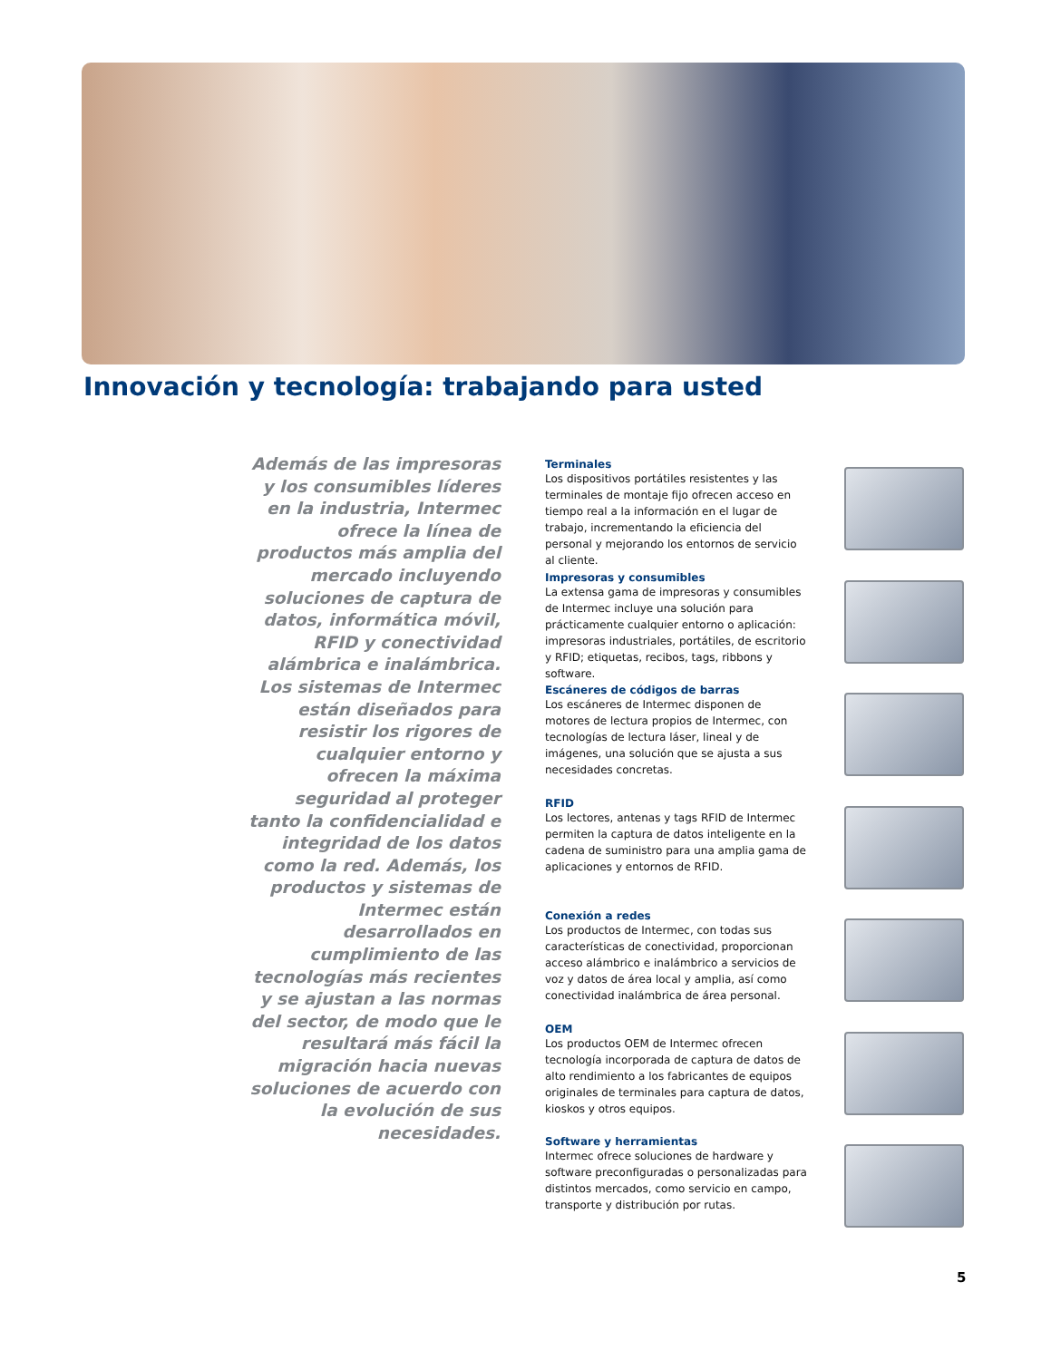Innovación y tecnología: trabajando para usted
Además de las impresoras y los consumibles líderes en la industria, Intermec ofrece la línea de productos más amplia del mercado incluyendo soluciones de captura de datos, informática móvil, RFID y conectividad alámbrica e inalámbrica. Los sistemas de Intermec están diseñados para resistir los rigores de cualquier entorno y ofrecen la máxima seguridad al proteger tanto la confidencialidad e integridad de los datos como la red. Además, los productos y sistemas de Intermec están desarrollados en cumplimiento de las tecnologías más recientes y se ajustan a las normas del sector, de modo que le resultará más fácil la migración hacia nuevas soluciones de acuerdo con la evolución de sus necesidades.
Terminales
Los dispositivos portátiles resistentes y las terminales de montaje fijo ofrecen acceso en tiempo real a la información en el lugar de trabajo, incrementando la eficiencia del personal y mejorando los entornos de servicio al cliente.
Impresoras y consumibles
La extensa gama de impresoras y consumibles de Intermec incluye una solución para prácticamente cualquier entorno o aplicación: impresoras industriales, portátiles, de escritorio y RFID; etiquetas, recibos, tags, ribbons y software.
Escáneres de códigos de barras
Los escáneres de Intermec disponen de motores de lectura propios de Intermec, con tecnologías de lectura láser, lineal y de imágenes, una solución que se ajusta a sus necesidades concretas.
RFID
Los lectores, antenas y tags RFID de Intermec permiten la captura de datos inteligente en la cadena de suministro para una amplia gama de aplicaciones y entornos de RFID.
Conexión a redes
Los productos de Intermec, con todas sus características de conectividad, proporcionan acceso alámbrico e inalámbrico a servicios de voz y datos de área local y amplia, así como conectividad inalámbrica de área personal.
OEM
Los productos OEM de Intermec ofrecen tecnología incorporada de captura de datos de alto rendimiento a los fabricantes de equipos originales de terminales para captura de datos, kioskos y otros equipos.
Software y herramientas
Intermec ofrece soluciones de hardware y software preconfiguradas o personalizadas para distintos mercados, como servicio en campo, transporte y distribución por rutas.
5